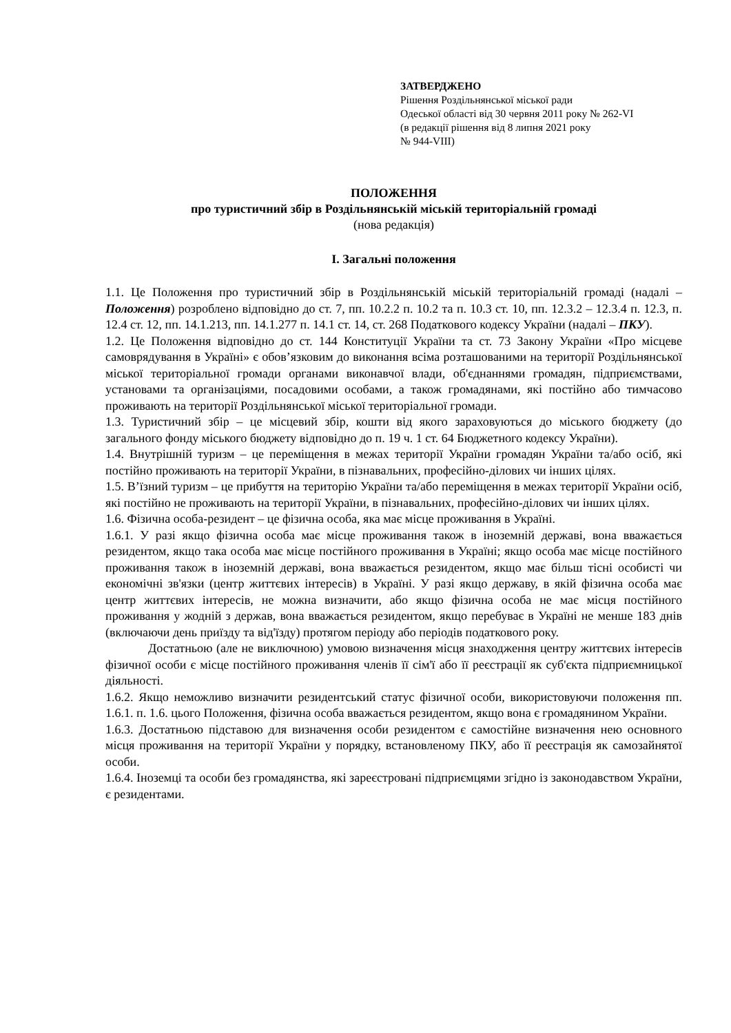ЗАТВЕРДЖЕНО
Рішення Роздільнянської міської ради
Одеської області від 30 червня 2011 року № 262-VI
(в редакції рішення від 8 липня 2021 року
№ 944-VIII)
ПОЛОЖЕННЯ
про туристичний збір в Роздільнянській міській територіальній громаді
(нова редакція)
I. Загальні положення
1.1. Це Положення про туристичний збір в Роздільнянській міській територіальній громаді (надалі – Положення) розроблено відповідно до ст. 7, пп. 10.2.2 п. 10.2 та п. 10.3 ст. 10, пп. 12.3.2 – 12.3.4 п. 12.3, п. 12.4 ст. 12, пп. 14.1.213, пп. 14.1.277 п. 14.1 ст. 14, ст. 268 Податкового кодексу України (надалі – ПКУ).
1.2. Це Положення відповідно до ст. 144 Конституції України та ст. 73 Закону України «Про місцеве самоврядування в Україні» є обов’язковим до виконання всіма розташованими на території Роздільнянської міської територіальної громади органами виконавчої влади, об'єднаннями громадян, підприємствами, установами та організаціями, посадовими особами, а також громадянами, які постійно або тимчасово проживають на території Роздільнянської міської територіальної громади.
1.3. Туристичний збір – це місцевий збір, кошти від якого зараховуються до міського бюджету (до загального фонду міського бюджету відповідно до п. 19 ч. 1 ст. 64 Бюджетного кодексу України).
1.4. Внутрішній туризм – це переміщення в межах території України громадян України та/або осіб, які постійно проживають на території України, в пізнавальних, професійно-ділових чи інших цілях.
1.5. В’їзний туризм – це прибуття на територію України та/або переміщення в межах території України осіб, які постійно не проживають на території України, в пізнавальних, професійно-ділових чи інших цілях.
1.6. Фізична особа-резидент – це фізична особа, яка має місце проживання в Україні.
1.6.1. У разі якщо фізична особа має місце проживання також в іноземній державі, вона вважається резидентом, якщо така особа має місце постійного проживання в Україні; якщо особа має місце постійного проживання також в іноземній державі, вона вважається резидентом, якщо має більш тісні особисті чи економічні зв'язки (центр життєвих інтересів) в Україні. У разі якщо державу, в якій фізична особа має центр життєвих інтересів, не можна визначити, або якщо фізична особа не має місця постійного проживання у жодній з держав, вона вважається резидентом, якщо перебуває в Україні не менше 183 днів (включаючи день приїзду та від'їзду) протягом періоду або періодів податкового року.
Достатньою (але не виключною) умовою визначення місця знаходження центру життєвих інтересів фізичної особи є місце постійного проживання членів її сім'ї або її реєстрації як суб'єкта підприємницької діяльності.
1.6.2. Якщо неможливо визначити резидентський статус фізичної особи, використовуючи положення пп. 1.6.1. п. 1.6. цього Положення, фізична особа вважається резидентом, якщо вона є громадянином України.
1.6.3. Достатньою підставою для визначення особи резидентом є самостійне визначення нею основного місця проживання на території України у порядку, встановленому ПКУ, або її реєстрація як самозайнятої особи.
1.6.4. Іноземці та особи без громадянства, які зареєстровані підприємцями згідно із законодавством України, є резидентами.